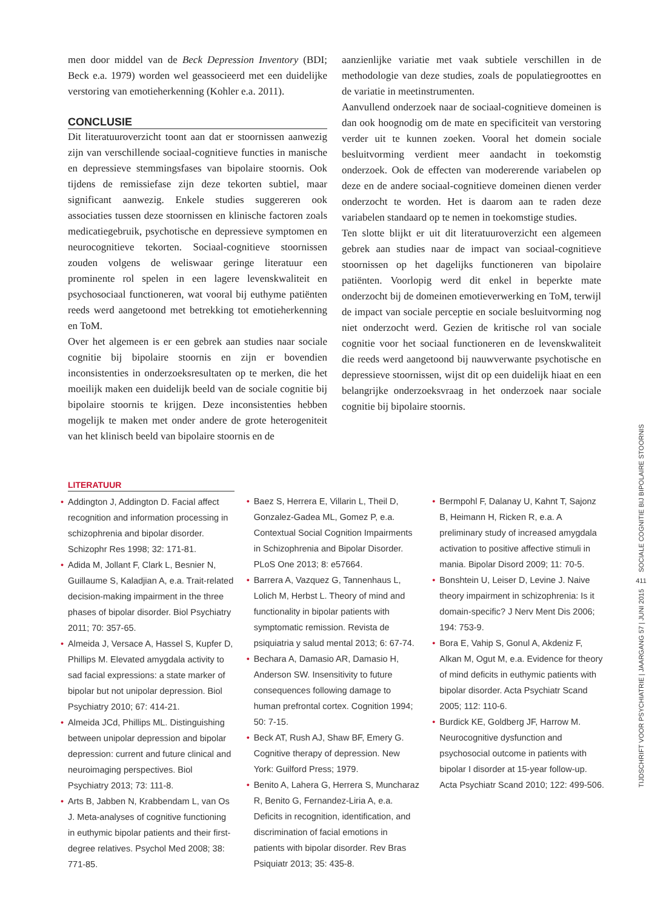men door middel van de Beck Depression Inventory (BDI; Beck e.a. 1979) worden wel geassocieerd met een duidelijke verstoring van emotieherkenning (Kohler e.a. 2011).
CONCLUSIE
Dit literatuuroverzicht toont aan dat er stoornissen aanwezig zijn van verschillende sociaal-cognitieve functies in manische en depressieve stemmingsfases van bipolaire stoornis. Ook tijdens de remissiefase zijn deze tekorten subtiel, maar significant aanwezig. Enkele studies suggereren ook associaties tussen deze stoornissen en klinische factoren zoals medicatiegebruik, psychotische en depressieve symptomen en neurocognitieve tekorten. Sociaal-cognitieve stoornissen zouden volgens de weliswaar geringe literatuur een prominente rol spelen in een lagere levenskwaliteit en psychosociaal functioneren, wat vooral bij euthyme patiënten reeds werd aangetoond met betrekking tot emotieherkenning en ToM.
Over het algemeen is er een gebrek aan studies naar sociale cognitie bij bipolaire stoornis en zijn er bovendien inconsistenties in onderzoeksresultaten op te merken, die het moeilijk maken een duidelijk beeld van de sociale cognitie bij bipolaire stoornis te krijgen. Deze inconsistenties hebben mogelijk te maken met onder andere de grote heterogeniteit van het klinisch beeld van bipolaire stoornis en de
aanzienlijke variatie met vaak subtiele verschillen in de methodologie van deze studies, zoals de populatiegroottes en de variatie in meetinstrumenten.
Aanvullend onderzoek naar de sociaal-cognitieve domeinen is dan ook hoognodig om de mate en specificiteit van verstoring verder uit te kunnen zoeken. Vooral het domein sociale besluitvorming verdient meer aandacht in toekomstig onderzoek. Ook de effecten van modererende variabelen op deze en de andere sociaal-cognitieve domeinen dienen verder onderzocht te worden. Het is daarom aan te raden deze variabelen standaard op te nemen in toekomstige studies.
Ten slotte blijkt er uit dit literatuuroverzicht een algemeen gebrek aan studies naar de impact van sociaal-cognitieve stoornissen op het dagelijks functioneren van bipolaire patiënten. Voorlopig werd dit enkel in beperkte mate onderzocht bij de domeinen emotieverwerking en ToM, terwijl de impact van sociale perceptie en sociale besluitvorming nog niet onderzocht werd. Gezien de kritische rol van sociale cognitie voor het sociaal functioneren en de levenskwaliteit die reeds werd aangetoond bij nauwverwante psychotische en depressieve stoornissen, wijst dit op een duidelijk hiaat en een belangrijke onderzoeksvraag in het onderzoek naar sociale cognitie bij bipolaire stoornis.
LITERATUUR
• Addington J, Addington D. Facial affect recognition and information processing in schizophrenia and bipolar disorder. Schizophr Res 1998; 32: 171-81.
• Adida M, Jollant F, Clark L, Besnier N, Guillaume S, Kaladjian A, e.a. Trait-related decision-making impairment in the three phases of bipolar disorder. Biol Psychiatry 2011; 70: 357-65.
• Almeida J, Versace A, Hassel S, Kupfer D, Phillips M. Elevated amygdala activity to sad facial expressions: a state marker of bipolar but not unipolar depression. Biol Psychiatry 2010; 67: 414-21.
• Almeida JCd, Phillips ML. Distinguishing between unipolar depression and bipolar depression: current and future clinical and neuroimaging perspectives. Biol Psychiatry 2013; 73: 111-8.
• Arts B, Jabben N, Krabbendam L, van Os J. Meta-analyses of cognitive functioning in euthymic bipolar patients and their first-degree relatives. Psychol Med 2008; 38: 771-85.
• Baez S, Herrera E, Villarin L, Theil D, Gonzalez-Gadea ML, Gomez P, e.a. Contextual Social Cognition Impairments in Schizophrenia and Bipolar Disorder. PLoS One 2013; 8: e57664.
• Barrera A, Vazquez G, Tannenhaus L, Lolich M, Herbst L. Theory of mind and functionality in bipolar patients with symptomatic remission. Revista de psiquiatria y salud mental 2013; 6: 67-74.
• Bechara A, Damasio AR, Damasio H, Anderson SW. Insensitivity to future consequences following damage to human prefrontal cortex. Cognition 1994; 50: 7-15.
• Beck AT, Rush AJ, Shaw BF, Emery G. Cognitive therapy of depression. New York: Guilford Press; 1979.
• Benito A, Lahera G, Herrera S, Muncharaz R, Benito G, Fernandez-Liria A, e.a. Deficits in recognition, identification, and discrimination of facial emotions in patients with bipolar disorder. Rev Bras Psiquiatr 2013; 35: 435-8.
• Bermpohl F, Dalanay U, Kahnt T, Sajonz B, Heimann H, Ricken R, e.a. A preliminary study of increased amygdala activation to positive affective stimuli in mania. Bipolar Disord 2009; 11: 70-5.
• Bonshtein U, Leiser D, Levine J. Naive theory impairment in schizophrenia: Is it domain-specific? J Nerv Ment Dis 2006; 194: 753-9.
• Bora E, Vahip S, Gonul A, Akdeniz F, Alkan M, Ogut M, e.a. Evidence for theory of mind deficits in euthymic patients with bipolar disorder. Acta Psychiatr Scand 2005; 112: 110-6.
• Burdick KE, Goldberg JF, Harrow M. Neurocognitive dysfunction and psychosocial outcome in patients with bipolar I disorder at 15-year follow-up. Acta Psychiatr Scand 2010; 122: 499-506.
SOCIALE COGNITIE BIJ BIPOLAIRE STOORNIS
411
TIJDSCHRIFT VOOR PSYCHIATRIE | JAARGANG 57 | JUNI 2015